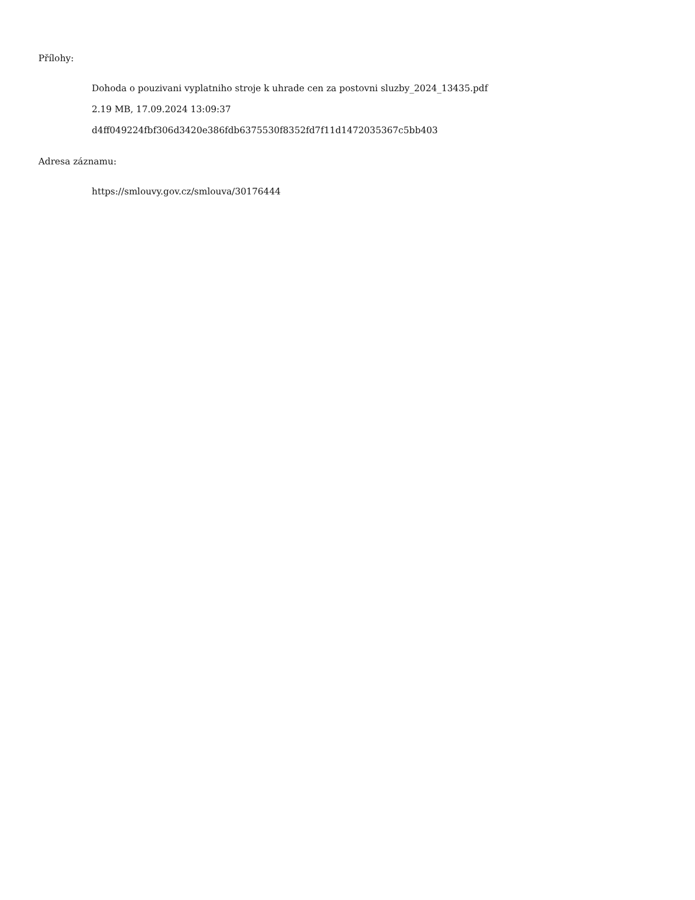Přílohy:
Dohoda o pouzivani vyplatniho stroje k uhrade cen za postovni sluzby_2024_13435.pdf
2.19 MB, 17.09.2024 13:09:37
d4ff049224fbf306d3420e386fdb6375530f8352fd7f11d1472035367c5bb403
Adresa záznamu:
https://smlouvy.gov.cz/smlouva/30176444